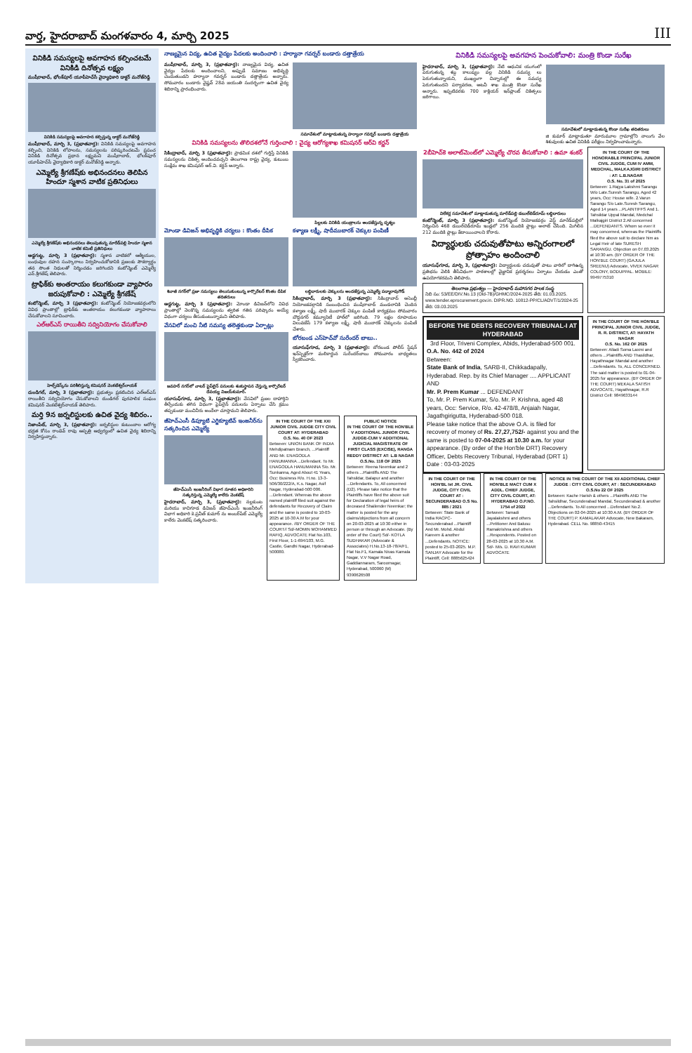వార్త, హైదరాబాద్ మంగళవారం 4, మార్చి 2025 III
వినికిడి సమస్యలపై అవగాహన కల్పించటమే వినికిడి దినోత్సవ లక్ష్యం
ముషీరాబాద్, భోలక్‌పూర్ యూపీహెచ్‌సీ వైద్యాధికారి డాక్టర్ మనోజ్‌రెడ్డి
వినికిడి సమస్యలపై అవగాహన కల్పిస్తున్న డాక్టర్ మనోజ్‌రెడ్డి
ముషీరాబాద్, మార్చి 3, (ప్రభాతవార్త): వినికిడి సమస్యలపై అవగాహన కల్పించి, వినికిడి లోపాలను, సమస్యలను పరిష్కరించటమే ప్రపంచ వినికిడి దినోత్సవ ప్రధాన లక్ష్యమని ముషీరాబాద్, భోలక్‌పూర్ యూపీహెచ్‌సీ వైద్యాధికారి డాక్టర్ మనోజ్‌రెడ్డి అన్నారు.
ఎమ్మెల్యే శ్రీగణేష్‌కు అభినందనలు తెలిపిన హిందూ స్మశాన వాటిక ప్రతినిధులు
ఎమ్మెల్యే శ్రీగణేష్‌కు అభినందనలు తెలుపుతున్న మారేడ్‌పల్లి హిందూ స్మశాన వాటిక కమిటీ ప్రతినిధులు
అడ్డగుట్ట, మార్చి 3 (ప్రభాతవార్త): స్మశాన వాటికలో ఆత్మీయుల, బంధువుల దహన సంస్కారాలు నిర్వహించుకోడానికి ప్రజలకు సౌకర్యార్థం తన సొంత నిధులతో నిర్మించడం జరిగిందని కంటోన్మెంట్ ఎమ్మెల్యే ఎన్.శ్రీగణేష్ తెలిపారు.
ట్రాఫిక్‌కు అంతరాయం కలుగకుండా వ్యాపారం జరుపుకోవాలి : ఎమ్మెల్యే శ్రీగణేష్
కంటోన్మెంట్, మార్చి 3 (ప్రభాతవార్త): కంటోన్మెంట్ నియోజకవర్గంలోని వివిధ ప్రాంతాల్లో ట్రాఫిక్‌కు అంతరాయం కలుగకుండా వ్యాపారాలు చేసుకోవాలని సూచించారు.
ఎల్ఆర్ఎస్ రాయితీని సద్వినియోగం చేసుకోవాలి
హెల్ప్‌డెస్క్‌ను పరిశీలిస్తున్న కమిషనర్ వెంకటేశ్వర్‌నాయక్
దుండిగల్, మార్చి 3 (ప్రభాతవార్త): ప్రభుత్వం ప్రకటించిన ఎల్ఆర్ఎస్ రాయితీని సద్వినియోగం చేసుకోవాలని దుండిగల్ పురపాలిక సంఘం కమిషనర్ వెంకటేశ్వర్‌నాయక్ తెలిపారు.
మర్తి 9న జర్నలిస్టులకు ఉచిత వైద్య శిబిరం..
నిజాంపేట్, మార్చి 3, (ప్రభాతవార్త): జర్నలిస్టుల కుటుంబాల ఆరోగ్య భద్రత కోసం రాండెవ్ రావు ఆస్పత్రి ఆధ్వర్యంలో ఉచిత వైద్య శిబిరాన్ని నిర్వహిస్తున్నారు.
నాణ్యమైన విద్య, ఉచిత వైద్యం పేదలకు అందించాలి : హర్యానా గవర్నర్ బండారు దత్తాత్రేయ
ముషీరాబాద్, మార్చి 3, (ప్రభాతవార్త): నాణ్యమైన విద్య, ఉచిత వైద్యం పేదలకు అందించాలని, అప్పుడే సమాజం అభివృద్ధి చెందుతుందని హర్యానా గవర్నర్ బండారు దత్తాత్రేయ అన్నారు. సోమవారం బండారు వైష్ణవ్ 28వ జయంతి సందర్భంగా ఉచిత వైద్య శిబిరాన్ని ప్రారంభించారు.
సమావేశంలో మాట్లాడుతున్న హర్యానా గవర్నర్ బండారు దత్తాత్రేయ
వినికిడి సమస్యలను తొలిదశలోనే గుర్తించాలి : వైద్య ఆరోగ్యశాఖ కమిషనర్ ఆర్‌వి కర్ణన్
సికింద్రాబాద్, మార్చి 3 (ప్రభాతవార్త): ప్రాథమిక దశలో గుర్తిస్తే వినికిడి సమస్యలను చికిత్స అందించవచ్చని తెలంగాణ రాష్ట్ర వైద్య, కుటుంబ సంక్షేమ శాఖ కమిషనర్ ఆర్.వి. కర్ణన్ అన్నారు.
పిల్లలకు వినికిడి యంత్రాలను అందజేస్తున్న దృశ్యం
మోండా డివిజన్ అభివృద్ధికి చర్యలు : కొంతం దీపిక
శివాజీ నగర్‌లో ప్రజా సమస్యలు తెలుసుకుంటున్న కార్పొరేటర్ కొంతం దీపిక తదితరులు
అడ్డగుట్ట, మార్చి 3 (ప్రభాతవార్త): మోండా డివిజన్‌లోని వివిధ ప్రాంతాల్లో నెలకొన్న సమస్యలను త్వరిత గతిన పరిష్కారం అయ్యే విధంగా చర్యలు తీసుకుంటున్నామని తెలిపారు.
వేసవిలో మంచి నీటి సమస్య తలెత్తకుండా ఏర్పాట్లు
జవహర్ నగర్‌లో వాటర్ పైప్‌లైన్ పనులకు శంకుస్థాపన చేస్తున్న కార్పొరేటర్ దేవయ్య విజయ్‌కుమార్.
యూసుఫ్‌గూడ, మార్చి 3, (ప్రభాతవార్త): వేసవిలో ప్రజల దాహార్తిని తీర్చేందుకు తగిన విధంగా పైప్‌లైన్ పనులను ఏర్పాటు చేసి క్రమం తప్పకుండా మంచినీరు అందేలా చూస్తామని తెలిపారు.
కళ్యాణ లక్ష్మీ, షాదీముబారక్ చెక్కుల పంపిణీ
లబ్ధిదారులకు చెక్కులను అందజేస్తున్న ఎమ్మెల్యే పద్మారావుగౌడ్
సికింద్రాబాద్, మార్చి 3 (ప్రభాతవార్త): సికింద్రాబాద్ అసెంబ్లీ నియోజకవర్గానికి సంబంధించిన ముషీరాబాద్ మండలానికి చెందిన కళ్యాణ లక్ష్మీ, షాదీ ముబారక్ చెక్కుల పంపిణీ కార్యక్రమం సోమవారం బౌద్ధనగర్ కమ్యూనిటీ హాల్‌లో జరిగింది. 79 లక్షల రూపాయల విలువజేసే 179 కళ్యాణ లక్ష్మీ, షాదీ ముబారక్ చెక్కులను పంపిణీ చేశారు.
బోరబండ ఎస్‌హెచ్‌వో సురేందర్ బాబు..
యూసుఫ్‌గూడ, మార్చి 3 (ప్రభాతవార్త): బోరబండ పోలీస్ స్టేషన్ ఇన్‌స్పెక్టర్‌గా మలికార్జున సురేందర్‌బాబు సోమవారం బాధ్యతలు స్వీకరించారు.
జీహెచ్ఎంసీ డిప్యూటి ఎగ్జిక్యూటివ్ ఇంజనీర్‌ను సత్కరించిన ఎమ్మెల్యే
జీహెచ్ఎంసీ ఇంజనీరింగ్ విభాగ నూతన అధికారిని సత్కరిస్తున్న ఎమ్మెల్యే కాలేరు వెంకటేష్
హైదరాబాద్, మార్చి 3, (ప్రభాతవార్త): నల్లకుంట మరియు కాచిగూడ డివిజన్ జీహెచ్ఎంసీ ఇంజనీరింగ్ విభాగ అధికారి కె.ప్రవీణ్ కుమార్ ను అంబర్‌పేట్ ఎమ్మెల్యే కాలేరు వెంకటేష్ సత్కరించారు.
IN THE COURT OF THE XXI JUNIOR CIVIL JUDGE CITY CIVIL COURT AT: HYDERABAD
O.S. No. 40 OF 2023
Between: UNION BANK OF INDIA Mehdipatnam Branch, ...Plaintiff AND Mr. ENAGODLA HANUMANNA ...Defendant. To Mr. ENAGODLA HANUMANNA S/o. Mr. Sunkanna, Aged About 41 Years, Occ: Business R/o. H.no. 13-3-506/30/222/A, K.s. Nagar, Asif Nagar, Hyderabad-500 006. ...Defendant. Whereas the above named plaintiff filed suit against the defendants for Recovery of Claim and the same is posted to 10-03-2025 at 10-30 A.M for your appearance. //BY ORDER OF THE COURT// Sd/-MOMIN MOHAMMED RAFIQ, ADVOCATE Flat No.103, First Floor, 1-1-694/103, M.G. Castle, Gandhi Nagar, Hyderabad-500080.
PUBLIC NOTICE
IN THE COURT OF THE HON'BLE V ADDITIONAL JUNIOR CIVIL JUDGE-CUM V ADDITIONAL JUDICIAL MAGISTRATE OF FIRST CLASS (EXCISE), RANGA REDDY DISTRICT AT: L.B NAGAR
O.S.No. 118 OF 2025
Between: Reena Neemkar and 2 others ...Plaintiffs AND The Tahsildar, Balapur and another ...Defendants. To, All concerned (D2). Please take notice that the Plaintiffs have filed the above suit for Declaration of legal heirs of deceased Shailender Neemkar; the matter is posted for the any claims/objections from all concern on 20-03-2025 at 10:30 either in person or through an Advocate. (By order of the Court) Sd/- KOTLA SUDHAKAR (Advocate & Associates) H.No.13-18-78/A/F1, Flat No.F1, Kamala Nivas Kamala Nagar, V.V Nagar Road, Gaddiannaram, Saroornagar, Hyderabad, 500060 (M) 9390626508
వినికిడి సమస్యలపై అవగహన పెంచుకోవాలి: మంత్రి కొండా సురేఖ
హైదరాబాద్, మార్చి 3, (ప్రభాతవార్త): నేటి ఆధునిక యుగంలో పెరుగుతున్న శబ్ద కాలుష్యం వల్ల వినికిడి సమస్య లు పెరుగుతున్నాయని, ముఖ్యంగా చిన్నారుల్లో ఈ సమస్య పెరుగుతుందని పర్యావరణ, అటవీ శాఖ మంత్రి కొండా సురేఖ అన్నారు. ఇప్పటివరకు 700 కాక్లియర్ ఇన్‌ప్లాంట్ చికిత్సలు జరిగాయి.
సమావేశంలో మాట్లాడుతున్న కొండా సురేఖ తదితరులు
జి కుమార్ మాట్లాడుతూ మారుమూల గ్రామాల్లోని నాలుగు వేల శిశువులకు ఉచిత వినికిడి పరీక్షలు నిర్వహించామన్నారు.
2బీహెచ్‌కె అలాట్‌మెంట్‌లో ఎమ్మెల్యే చొరవ తీసుకోవాలి : ఉమా శంకర్
విలేకర్ల సమావేశంలో మాట్లాడుతున్న మారేడ్‌పల్లి డబుల్‌బెడ్‌రూమ్ లబ్ధిదారులు
కంటోన్మెంట్, మార్చి 3 (ప్రభాతవార్త): కంటోన్మెంట్ నియోజకవర్గం వెస్ట్ మారేడ్‌పల్లిలో నిర్మించిన 468 డబుల్‌బెడ్‌రూమ్ ఇండ్లలో 256 మందికి ఫ్లాట్లు అలాట్ చేసింది. మిగిలిన 212 మందికి ఫ్లాట్లు కేటాయించాలని కోరారు.
విద్యార్థులకు చదువుతోపాటు అన్నిరంగాలలో ప్రోత్సాహం అందించాలి
యూసుఫ్‌గూడ, మార్చి 3, (ప్రభాతవార్త): విద్యార్థులకు చదువుతో పాటు వారిలో దాగిఉన్న ప్రతిభను వెలికి తీసేవిధంగా పాఠశాలల్లో వైజ్ఞానిక ప్రదర్శనలు ఏర్పాటు చేయడం ఎంతో ఉపయోగకరమని తెలిపారు.
తెలంగాణ ప్రభుత్వం — హైదరాబాద్ మహానగర పాలక సంస్థ
నిబి సం: 53/EE/DIV.No.13 (Old-7B)/GHMC/2024-2025 తేది: 01.03.2025. www.tender.eprocurement.gov.in. DIPR.NO. 10812-PP/CL/ADVT/1/2024-25 తేది: 03.03.2025
IN THE COURT OF THE HONORABLE PRINCIPAL JUNIOR CIVIL JUDGE, CUM IV AMM, MEDCHAL, MALKAJGIRI DISTRICT : AT: L.B.NAGAR
O.S. No. 31 of 2025
Between: 1.Rajya Lakshmi Sarangu W/o Late.Suresh Sarangu, Aged 42 years, Occ: House wife. 2.Varun Sarangu S/o Late.Suresh Sarangu, Aged 14 years ...PLAINTIFFS And 1. Tahsildar Uppal Mandal, Medchal Malkajgiri District 2.All concerned ...DEFENDANTS. Whom so ever it may concerned, whereas the Plaintiffs filed the above suit to declare him as Legal Heir of late SURESH SARANGU. Objection on 07.03.2025 at 10:30 am. (BY ORDER OF THE HON'BLE COURT) (GAJULA SREENU) Advocate, VIVEK NAGAR COLONY, BODUPPAL. MOBILE: 9949775310
BEFORE THE DEBTS RECOVERY TRIBUNAL-I AT HYDERABAD
3rd Floor, Triveni Complex, Abids, Hyderabad-500 001.
O.A. No. 442 of 2024
Between:
State Bank of India, SARB-II, Chikkadapally, Hyderabad. Rep. by its Chief Manager .... APPLICANT
AND
Mr. P. Prem Kumar ... DEFENDANT
To, Mr. P. Prem Kumar, S/o. Mr. P. Krishna, aged 48 years, Occ: Service, R/o. 42-478/8, Anjaiah Nagar, Jagathgirigutta, Hyderabad-500 018.
Please take notice that the above O.A. is filed for recovery of money of Rs. 27,27,752/- against you and the same is posted to 07-04-2025 at 10.30 a.m. for your appearance. (By order of the Hon'ble DRT) Recovery Officer, Debts Recovery Tribunal, Hyderabad (DRT 1)
Date : 03-03-2025
IN THE COURT OF THE HON'BLE PRINCIPAL JUNIOR CIVIL JUDGE, R. R. DISTRICT, AT: HAYATH NAGAR
O.S. No. 162 OF 2025
Between: Alladi Soma Laxmi and others ...Plaintiffs AND Thasildhar, Hayathnagar Mandal and another ...Defendants. To, ALL CONCERNED. The said matter is posted to 01-04-2025 for appearance. (BY ORDER OF THE COURT) MEKALA SATISH ADVOCATE, Hayathnagar, R.R District Cell: 9849633144
IN THE COURT OF THE HON'BL Ist JR. CIVIL JUDGE, CITY CIVIL COURT AT : SECUNDERABAD O.S No. 885 / 2021
Between: State Bank of India RACPC-Secunderabad ...Plaintiff And Mr. Mohd. Abdul Kareem & another ...Defendants. NOTICE: posted to 25-03-2025. M.P. SANJAY Advocate for the Plaintiff, Cell: 8885625424
IN THE COURT OF THE HON'BLE MACT CUM X ADDL. CHIEF JUDGE, CITY CIVIL COURT, AT: HYDERABAD O.P.NO. 1754 of 2022
Between: Tamadi Jayalakshmi and others ...Petitioner And Balusu Ramakrishna and others ...Respondents. Posted on 28-03-2025 at 10.30 A.M. Sd/- M/s. D. RAVI KUMAR ADVOCATE
NOTICE IN THE COURT OF THE XII ADDITIONAL CHIEF JUDGE : CITY CIVIL COURT, AT : SECUNDERABAD O.S.No 22 OF 2025
Between: Kache Harish & others ...Plaintiffs AND The Tahsildhar, Secunderabad Mandal, Secunderabad & another ...Defendants. To All concerned ...Defendant No.2. Objections on 02-04-2025 at 10:30 A.M. (BY ORDER OF THE COURT) P. KAMALAKAR Advocate, New Bakaram, Hyderabad. CELL No. 98850-43415